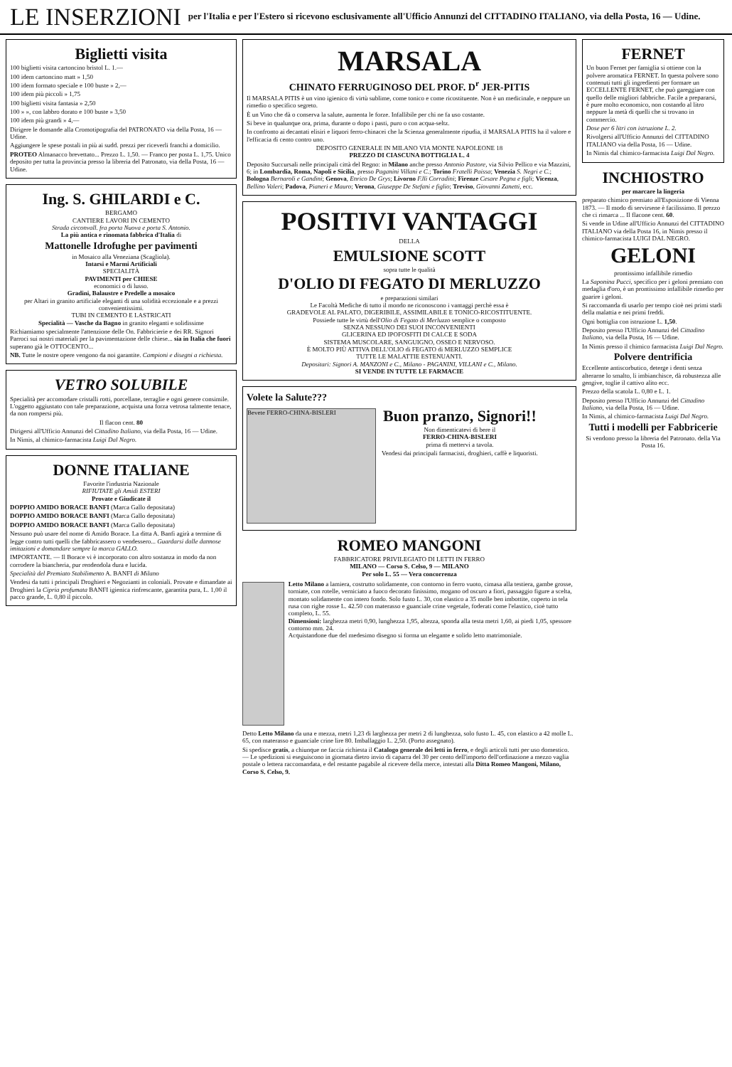LE INSERZIONI
per l'Italia e per l'Estero si ricevono esclusivamente all'Ufficio Annunzi del CITTADINO ITALIANO, via della Posta, 16 — Udine.
Biglietti visita
100 biglietti visita cartoncino bristol L. 1.—
100 idem cartoncino matt » 1,50
100 idem formato speciale e 100 buste » 2,—
100 idem più piccoli » 1,75
100 biglietti visita fantasia » 2,50
100 » », con labbro dorato e 100 buste » 3,50
100 idem più grandi » 4,—
Dirigere le domande alla Cromotipografia del PATRONATO via della Posta, 16 — Udine.
Aggiungere le spese postali in più ai sudd. prezzi per riceverli franchi a domicilio.
PROTEO Almanacco brevettato... Prezzo L. 1,50. — Franco per posta L. 1,75. Unico deposito per tutta la provincia presso la libreria del Patronato, via della Posta, 16 — Udine.
Ing. S. GHILARDI e C.
BERGAMO
CANTIERE LAVORI IN CEMENTO
Strada circonvall. fra porta Nuova e porta S. Antonio.
La più antica e rinomata fabbrica d'Italia di
Mattonelle Idrofughe per pavimenti
in Mosaico alla Veneziana (Scagliola).
Intarsi e Marmi Artificiali
SPECIALITÀ
PAVIMENTI per CHIESE
economici o di lusso.
Gradini, Balaustre e Predelle a mosaico
per Altari in granito artificiale eleganti di una solidità eccezionale e a prezzi convenientissimi.
TUBI IN CEMENTO E LASTRICATI
Specialità — Vasche da Bagno in granito eleganti e solidissime
Richiamiamo specialmente l'attenzione delle On. Fabbricierie e dei RR. Signori Parroci sui nostri materiali per la pavimentazione delle chiese... sia in Italia che fuori superano già le OTTOCENTO...
NB. Tutte le nostre opere vengono da noi garantite. Campioni e disegni a richiesta.
VETRO SOLUBILE
Specialità per accomodare cristalli rotti, porcellane, terraglie e ogni genere consimile. L'oggetto aggiustato con tale preparazione, acquista una forza vetrosa talmente tenace, da non rompersi più.
Il flacon cent. 80
Dirigersi all'Ufficio Annunzi del Cittadino Italiano, via della Posta, 16 — Udine.
In Nimis, al chimico-farmacista Luigi Dal Negro.
DONNE ITALIANE
Favorite l'industria Nazionale
RIFIUTATE gli Amidi ESTERI
Provate e Giudicate il
DOPPIO AMIDO BORACE BANFI (Marca Gallo depositata)
DOPPIO AMIDO BORACE BANFI (Marca Gallo depositata)
DOPPIO AMIDO BORACE BANFI (Marca Gallo depositata)
Nessuno può usare del nome di Amido Borace. La ditta A. Banfi agirà a termine di legge contro tutti quelli che fabbricassero o vendessero... Guardarsi dalle dannose imitazioni e domandare sempre la marca GALLO.
IMPORTANTE. — Il Borace vi è incorporato con altro sostanza in modo da non corrodere la biancheria, pur rendendola dura e lucida.
Specialità del Premiato Stabilimento A. BANFI di Milano
Vendesi da tutti i principali Droghieri e Negozianti in coloniali. Provate e dimandate ai Droghieri la Cipria profumata BANFI igienica rinfrescante, garantita pura, L. 1,00 il pacco grande, L. 0,80 il piccolo.
MARSALA
CHINATO FERRUGINOSO DEL PROF. D<sup>r</sup> JER-PITIS
Il MARSALA PITIS è un vino igienico di virtù sublime, come tonico e come ricostituente. Non è un medicinale, e neppure un rimedio o specifico segreto.
È un Vino che dà o conserva la salute, aumenta le forze. Infallibile per chi ne fa uso costante.
Si beve in qualunque ora, prima, durante o dopo i pasti, puro o con acqua-seltz.
In confronto ai decantati elisiri e liquori ferro-chinacei che la Scienza generalmente ripudia, il MARSALA PITIS ha il valore e l'efficacia di cento contro uno.
DEPOSITO GENERALE IN MILANO VIA MONTE NAPOLEONE 18
PREZZO DI CIASCUNA BOTTIGLIA L. 4
Deposito Succursali nelle principali città del Regno: in Milano anche presso Antonio Pastore, via Silvio Pellico e via Mazzini, 6; in Lombardia, Roma, Napoli e Sicilia, presso Paganini Villani e C.; Torino Fratelli Paissa; Venezia S. Negri e C.; Bologna Bernaroli e Gandini; Genova, Enrico De Grys; Livorno F.lli Corradini; Firenze Cesare Pegna e figli; Vicenza, Bellino Valeri; Padova, Pianeri e Mauro; Verona, Giuseppe De Stefani e figlio; Treviso, Giovanni Zanetti, ecc.
POSITIVI VANTAGGI
DELLA
EMULSIONE SCOTT
sopra tutte le qualità
D'OLIO DI FEGATO DI MERLUZZO
e preparazioni similari
Le Facoltà Mediche di tutto il mondo ne riconoscono i vantaggi perchè essa è
GRADEVOLE AL PALATO, DIGERIBILE, ASSIMILABILE E TONICO-RICOSTITUENTE.
Possiede tutte le virtù dell'Olio di Fegato di Merluzzo semplice o composto
SENZA NESSUNO DEI SUOI INCONVENIENTI
GLICERINA ED IPOFOSFITI DI CALCE E SODA
SISTEMA MUSCOLARE, SANGUIGNO, OSSEO E NERVOSO.
È MOLTO PIÙ ATTIVA DELL'OLIO di FEGATO di MERLUZZO SEMPLICE
TUTTE LE MALATTIE ESTENUANTI.
Depositari: Signori A. MANZONI e C., Milano - PAGANINI, VILLANI e C., Milano.
SI VENDE IN TUTTE LE FARMACIE
Volete la Salute???
Bevete FERRO-CHINA-BISLERI
Buon pranzo, Signori!!
Non dimenticatevi di bere il
FERRO-CHINA-BISLERI
prima di mettervi a tavola.
Vendesi dai principali farmacisti, droghieri, caffè e liquoristi.
ROMEO MANGONI
FABBRICATORE PRIVILEGIATO DI LETTI IN FERRO
MILANO — Corso S. Celso, 9 — MILANO
Per solo L. 55 — Vera concorrenza
Letto Milano a lamiera, costrutto solidamente, con contorno in ferro vuoto, cimasa alla testiera, gambe grosse, torniate, con rotelle, verniciato a fuoco decorato finissimo, mogano od oscuro a fiori, passaggio figure a scelta, montato solidamente con intero fondo. Solo fusto L. 30, con elastico a 35 molle ben imbottite, coperto in tela rusa con righe rosse L. 42.50 con materasso e guanciale crine vegetale, foderati come l'elastico, cioè tutto completo, L. 55.
Dimensioni: larghezza metri 0,90, lunghezza 1,95, altezza, sponda alla testa metri 1,60, ai piedi 1,05, spessore contorno mm. 24.
Acquistandone due del medesimo disegno si forma un elegante e solido letto matrimoniale.
Detto Letto Milano da una e mezza, metri 1,23 di larghezza per metri 2 di lunghezza, solo fusto L. 45, con elastico a 42 molle L. 65, con materasso e guanciale crine lire 80. Imballaggio L. 2,50. (Porto assegnato).
Si spedisce gratis, a chiunque ne faccia richiesta il Catalogo generale dei letti in ferro, e degli articoli tutti per uso domestico. — Le spedizioni si eseguiscono in giornata dietro invio di caparra del 30 per cento dell'importo dell'ordinazione a mezzo vaglia postale o lettera raccomandata, e del restante pagabile al ricevere della merce, intestati alla Ditta Romeo Mangoni, Milano, Corso S. Celso, 9.
FERNET
Un buon Fernet per famiglia si ottiene con la polvere aromatica FERNET. In questa polvere sono contenuti tutti gli ingredienti per formare un ECCELLENTE FERNET, che può gareggiare con quello delle migliori fabbriche. Facile a prepararsi, è pure molto economico, non costando al litro neppure la metà di quelli che si trovano in commercio.
Dose per 6 litri con istruzione L. 2.
Rivolgersi all'Ufficio Annunzi del CITTADINO ITALIANO via della Posta, 16 — Udine.
In Nimis dal chimico-farmacista Luigi Dal Negro.
INCHIOSTRO
per marcare la lingeria
preparato chimico premiato all'Esposizione di Vienna 1873. — Il modo di servirsene è facilissimo. Il prezzo che ci rimarca ... Il flacone cent. 60.
Si vende in Udine all'Ufficio Annunzi del CITTADINO ITALIANO via della Posta 16, in Nimis presso il chimico-farmacista LUIGI DAL NEGRO.
GELONI
prontissimo infallibile rimedio
La Saponina Pucci, specifico per i geloni premiato con medaglia d'oro, è un prontissimo infallibile rimedio per guarire i geloni.
Si raccomanda di usarlo per tempo cioè nei primi stadi della malattia e nei primi freddi.
Ogni bottiglia con istruzione L. 1,50.
Deposito presso l'Ufficio Annunzi del Cittadino Italiano, via della Posta, 16 — Udine.
In Nimis presso il chimico farmacista Luigi Dal Negro.
Polvere dentrificia
Eccellente antiscorbutico, deterge i denti senza alterarne lo smalto, li imbianchisce, dà robustezza alle gengive, toglie il cattivo alito ecc.
Prezzo della scatola L. 0,80 e L. 1.
Deposito presso l'Ufficio Annunzi del Cittadino Italiano, via della Posta, 16 — Udine.
In Nimis, al chimico-farmacista Luigi Dal Negro.
Tutti i modelli per Fabbricerie
Si vendono presso la libreria del Patronato. della Via Posta 16.